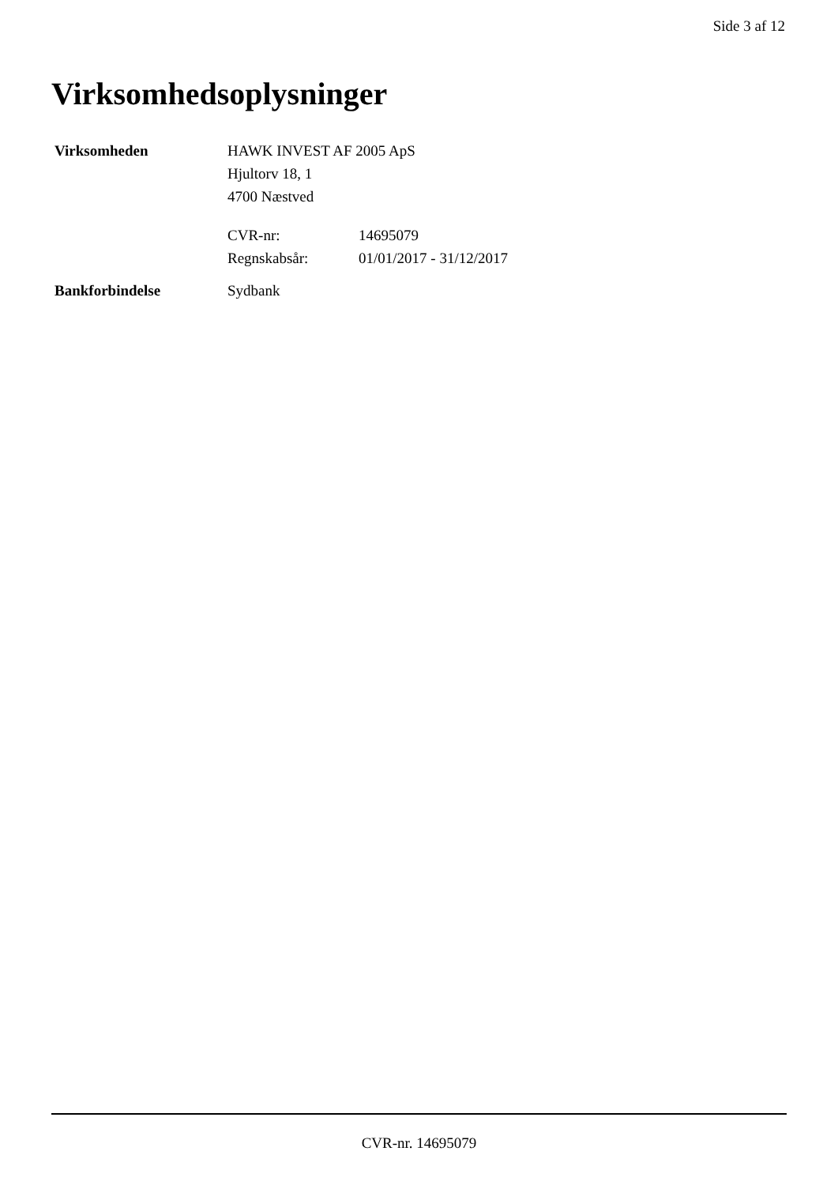Side 3 af 12
Virksomhedsoplysninger
Virksomheden HAWK INVEST AF 2005 ApS
Hjultorv 18, 1
4700 Næstved
CVR-nr: 14695079
Regnskabsår: 01/01/2017 - 31/12/2017
Bankforbindelse Sydbank
CVR-nr. 14695079